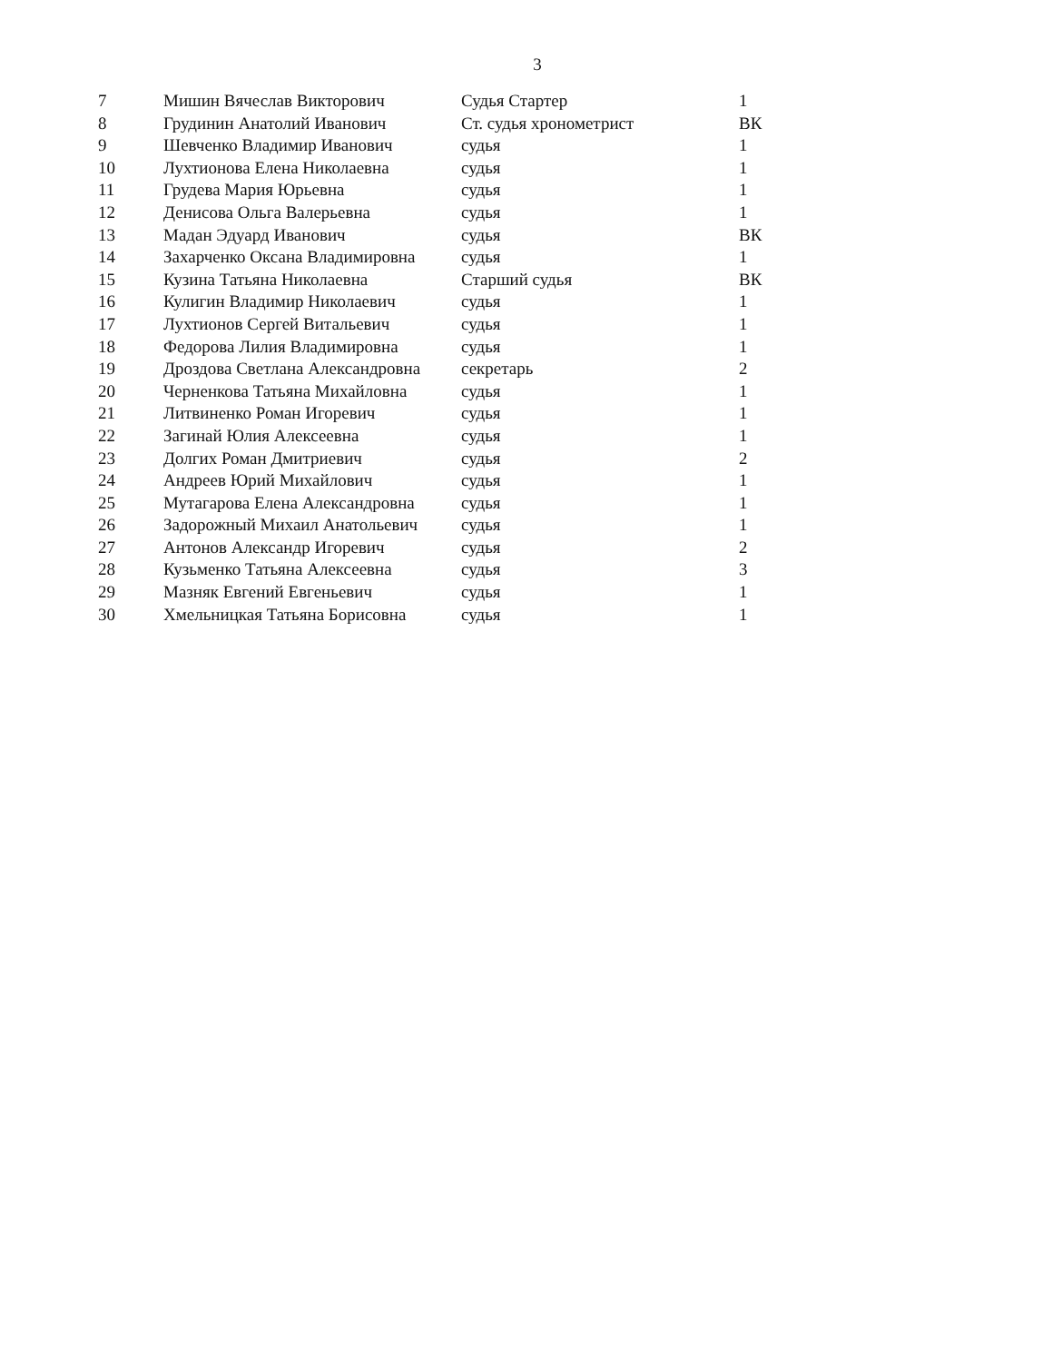3
| 7 | Мишин Вячеслав Викторович | Судья Стартер | 1 |
| 8 | Грудинин Анатолий Иванович | Ст. судья хронометрист | ВК |
| 9 | Шевченко Владимир Иванович | судья | 1 |
| 10 | Лухтионова Елена Николаевна | судья | 1 |
| 11 | Грудева Мария Юрьевна | судья | 1 |
| 12 | Денисова Ольга Валерьевна | судья | 1 |
| 13 | Мадан Эдуард Иванович | судья | ВК |
| 14 | Захарченко Оксана Владимировна | судья | 1 |
| 15 | Кузина Татьяна Николаевна | Старший судья | ВК |
| 16 | Кулигин Владимир Николаевич | судья | 1 |
| 17 | Лухтионов Сергей Витальевич | судья | 1 |
| 18 | Федорова Лилия Владимировна | судья | 1 |
| 19 | Дроздова Светлана Александровна | секретарь | 2 |
| 20 | Черненкова Татьяна Михайловна | судья | 1 |
| 21 | Литвиненко Роман Игоревич | судья | 1 |
| 22 | Загинай Юлия Алексеевна | судья | 1 |
| 23 | Долгих Роман Дмитриевич | судья | 2 |
| 24 | Андреев Юрий Михайлович | судья | 1 |
| 25 | Мутагарова Елена Александровна | судья | 1 |
| 26 | Задорожный Михаил Анатольевич | судья | 1 |
| 27 | Антонов Александр Игоревич | судья | 2 |
| 28 | Кузьменко Татьяна Алексеевна | судья | 3 |
| 29 | Мазняк Евгений Евгеньевич | судья | 1 |
| 30 | Хмельницкая Татьяна Борисовна | судья | 1 |